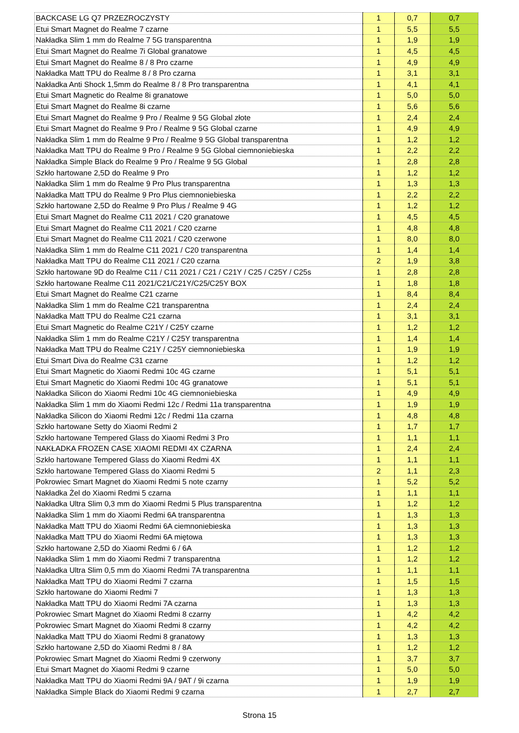| BACKCASE LG Q7 PRZEZROCZYSTY | 1 | 0,7 | 0,7 |
| Etui Smart Magnet do Realme 7 czarne | 1 | 5,5 | 5,5 |
| Nakładka Slim 1 mm do Realme 7 5G transparentna | 1 | 1,9 | 1,9 |
| Etui Smart Magnet do Realme 7i Global granatowe | 1 | 4,5 | 4,5 |
| Etui Smart Magnet do Realme 8 / 8 Pro czarne | 1 | 4,9 | 4,9 |
| Nakładka Matt TPU do Realme 8 / 8 Pro czarna | 1 | 3,1 | 3,1 |
| Nakładka Anti Shock 1,5mm do Realme 8 / 8 Pro transparentna | 1 | 4,1 | 4,1 |
| Etui Smart Magnetic do Realme 8i granatowe | 1 | 5,0 | 5,0 |
| Etui Smart Magnet do Realme 8i czarne | 1 | 5,6 | 5,6 |
| Etui Smart Magnet do Realme 9 Pro / Realme 9 5G Global złote | 1 | 2,4 | 2,4 |
| Etui Smart Magnet do Realme 9 Pro / Realme 9 5G Global czarne | 1 | 4,9 | 4,9 |
| Nakładka Slim 1 mm do Realme 9 Pro / Realme 9 5G Global transparentna | 1 | 1,2 | 1,2 |
| Nakładka Matt TPU do Realme 9 Pro / Realme 9 5G Global ciemnoniebieska | 1 | 2,2 | 2,2 |
| Nakładka Simple Black do Realme 9 Pro / Realme 9 5G Global | 1 | 2,8 | 2,8 |
| Szkło hartowane 2,5D do Realme 9 Pro | 1 | 1,2 | 1,2 |
| Nakładka Slim 1 mm do Realme 9 Pro Plus transparentna | 1 | 1,3 | 1,3 |
| Nakładka Matt TPU do Realme 9 Pro Plus ciemnoniebieska | 1 | 2,2 | 2,2 |
| Szkło hartowane 2,5D do Realme 9 Pro Plus / Realme 9 4G | 1 | 1,2 | 1,2 |
| Etui Smart Magnet do Realme C11 2021 / C20 granatowe | 1 | 4,5 | 4,5 |
| Etui Smart Magnet do Realme C11 2021 / C20 czarne | 1 | 4,8 | 4,8 |
| Etui Smart Magnet do Realme C11 2021 / C20 czerwone | 1 | 8,0 | 8,0 |
| Nakładka Slim 1 mm do Realme C11 2021 / C20 transparentna | 1 | 1,4 | 1,4 |
| Nakładka Matt TPU do Realme C11 2021 / C20 czarna | 2 | 1,9 | 3,8 |
| Szkło hartowane 9D do Realme C11 / C11 2021 / C21 / C21Y / C25 / C25Y / C25s | 1 | 2,8 | 2,8 |
| Szkło hartowane Realme C11 2021/C21/C21Y/C25/C25Y BOX | 1 | 1,8 | 1,8 |
| Etui Smart Magnet do Realme C21 czarne | 1 | 8,4 | 8,4 |
| Nakładka Slim 1 mm do Realme C21 transparentna | 1 | 2,4 | 2,4 |
| Nakładka Matt TPU do Realme C21 czarna | 1 | 3,1 | 3,1 |
| Etui Smart Magnetic do Realme C21Y / C25Y czarne | 1 | 1,2 | 1,2 |
| Nakładka Slim 1 mm do Realme C21Y / C25Y transparentna | 1 | 1,4 | 1,4 |
| Nakładka Matt TPU do Realme C21Y / C25Y ciemnoniebieska | 1 | 1,9 | 1,9 |
| Etui Smart Diva do Realme C31 czarne | 1 | 1,2 | 1,2 |
| Etui Smart Magnetic do Xiaomi Redmi 10c 4G czarne | 1 | 5,1 | 5,1 |
| Etui Smart Magnetic do Xiaomi Redmi 10c 4G granatowe | 1 | 5,1 | 5,1 |
| Nakładka Silicon do Xiaomi Redmi 10c 4G ciemnoniebieska | 1 | 4,9 | 4,9 |
| Nakładka Slim 1 mm do Xiaomi Redmi 12c / Redmi 11a transparentna | 1 | 1,9 | 1,9 |
| Nakładka Silicon do Xiaomi Redmi 12c / Redmi 11a czarna | 1 | 4,8 | 4,8 |
| Szkło hartowane Setty do Xiaomi Redmi 2 | 1 | 1,7 | 1,7 |
| Szkło hartowane Tempered Glass do Xiaomi Redmi 3 Pro | 1 | 1,1 | 1,1 |
| NAKŁADKA FROZEN CASE XIAOMI REDMI 4X CZARNA | 1 | 2,4 | 2,4 |
| Szkło hartowane Tempered Glass do Xiaomi Redmi 4X | 1 | 1,1 | 1,1 |
| Szkło hartowane Tempered Glass do Xiaomi Redmi 5 | 2 | 1,1 | 2,3 |
| Pokrowiec Smart Magnet do Xiaomi Redmi 5 note czarny | 1 | 5,2 | 5,2 |
| Nakładka Żel do Xiaomi Redmi 5 czarna | 1 | 1,1 | 1,1 |
| Nakładka Ultra Slim 0,3 mm do Xiaomi Redmi 5 Plus transparentna | 1 | 1,2 | 1,2 |
| Nakładka Slim 1 mm do Xiaomi Redmi 6A transparentna | 1 | 1,3 | 1,3 |
| Nakładka Matt TPU do Xiaomi Redmi 6A ciemnoniebieska | 1 | 1,3 | 1,3 |
| Nakładka Matt TPU do Xiaomi Redmi 6A miętowa | 1 | 1,3 | 1,3 |
| Szkło hartowane 2,5D do Xiaomi Redmi 6 / 6A | 1 | 1,2 | 1,2 |
| Nakładka Slim 1 mm do Xiaomi Redmi 7 transparentna | 1 | 1,2 | 1,2 |
| Nakładka Ultra Slim 0,5 mm do Xiaomi Redmi 7A transparentna | 1 | 1,1 | 1,1 |
| Nakładka Matt TPU do Xiaomi Redmi 7 czarna | 1 | 1,5 | 1,5 |
| Szkło hartowane do Xiaomi Redmi 7 | 1 | 1,3 | 1,3 |
| Nakładka Matt TPU do Xiaomi Redmi 7A czarna | 1 | 1,3 | 1,3 |
| Pokrowiec Smart Magnet do Xiaomi Redmi 8 czarny | 1 | 4,2 | 4,2 |
| Pokrowiec Smart Magnet do Xiaomi Redmi 8 czarny | 1 | 4,2 | 4,2 |
| Nakładka Matt TPU do Xiaomi Redmi 8 granatowy | 1 | 1,3 | 1,3 |
| Szkło hartowane 2,5D do Xiaomi Redmi 8 / 8A | 1 | 1,2 | 1,2 |
| Pokrowiec Smart Magnet do Xiaomi Redmi 9 czerwony | 1 | 3,7 | 3,7 |
| Etui Smart Magnet do Xiaomi Redmi 9 czarne | 1 | 5,0 | 5,0 |
| Nakładka Matt TPU do Xiaomi Redmi 9A / 9AT / 9i czarna | 1 | 1,9 | 1,9 |
| Nakładka Simple Black do Xiaomi Redmi 9 czarna | 1 | 2,7 | 2,7 |
Strona 15